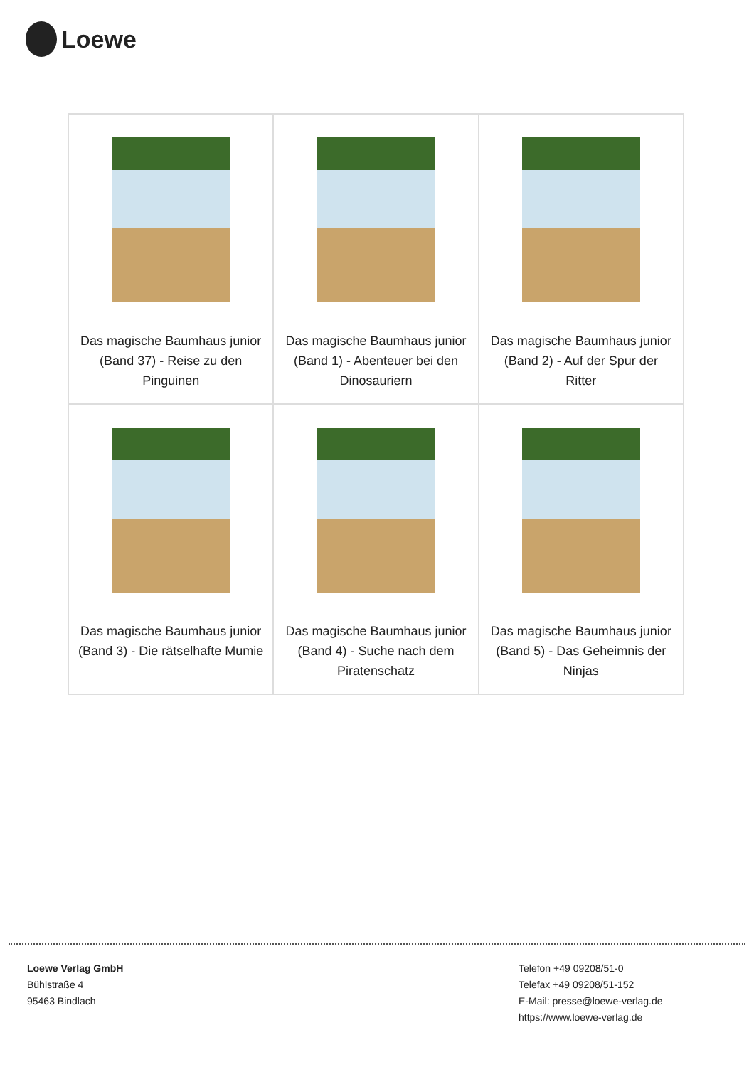Loewe
| Das magische Baumhaus junior (Band 37) - Reise zu den Pinguinen | Das magische Baumhaus junior (Band 1) - Abenteuer bei den Dinosauriern | Das magische Baumhaus junior (Band 2) - Auf der Spur der Ritter |
| Das magische Baumhaus junior (Band 3) - Die rätselhafte Mumie | Das magische Baumhaus junior (Band 4) - Suche nach dem Piratenschatz | Das magische Baumhaus junior (Band 5) - Das Geheimnis der Ninjas |
Loewe Verlag GmbH
Bühlstraße 4
95463 Bindlach
Telefon +49 09208/51-0
Telefax +49 09208/51-152
E-Mail: presse@loewe-verlag.de
https://www.loewe-verlag.de